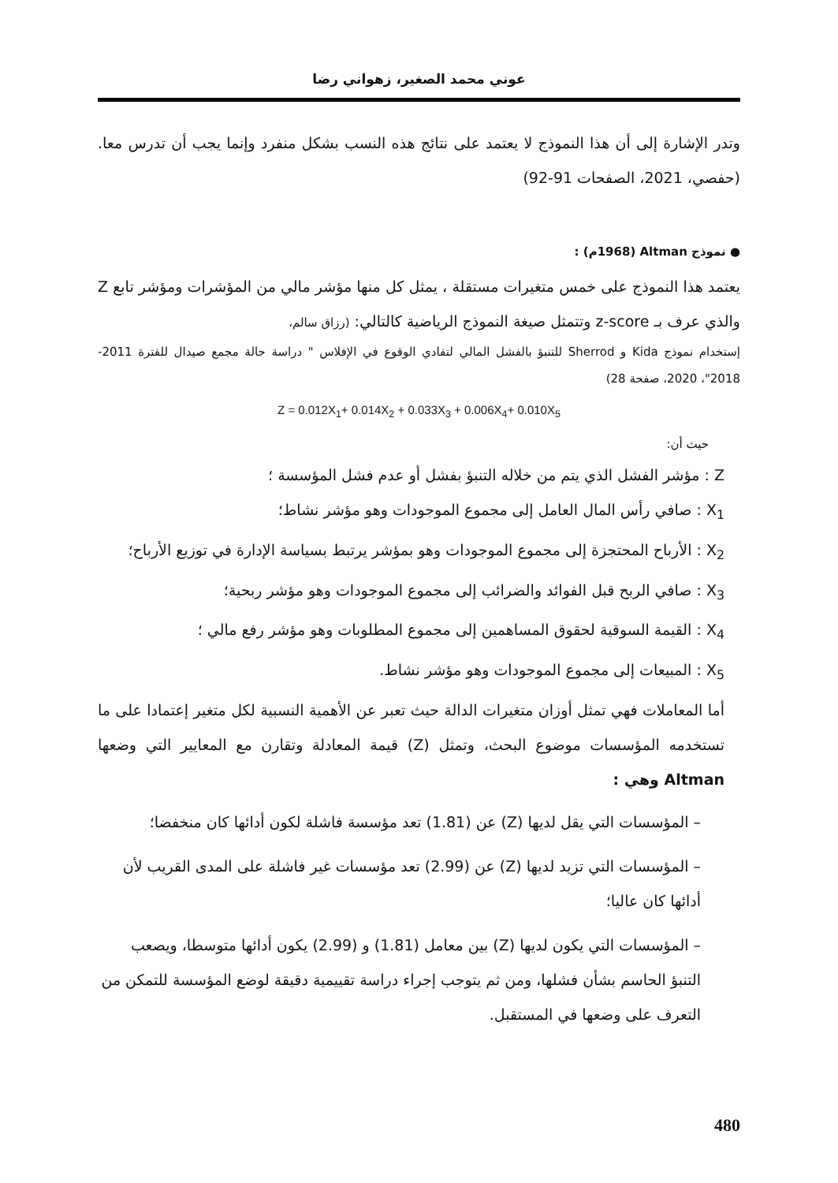عوني محمد الصغير، زهواني رضا
وتدر الإشارة إلى أن هذا النموذج لا يعتمد على نتائج هذه النسب بشكل منفرد وإنما يجب أن تدرس معا. (حفصي، 2021، الصفحات 91-92)
● نموذج Altman (1968م) :
يعتمد هذا النموذج على خمس متغيرات مستقلة ، يمثل كل منها مؤشر مالي من المؤشرات ومؤشر تابع Z والذي عرف بـ z-score وتتمثل صيغة النموذج الرياضية كالتالي: (رزاق سالم،
إستخدام نموذج Kida و Sherrod للتنبؤ بالفشل المالي لتفادي الوقوع في الإفلاس " دراسة حالة مجمع صيدال للفترة 2011- 2018"، 2020، صفحة 28)
Z = 0.012X<sub>1</sub>+ 0.014X<sub>2</sub> + 0.033X<sub>3</sub> + 0.006X<sub>4</sub>+ 0.010X<sub>5</sub>
حيث أن:
Z : مؤشر الفشل الذي يتم من خلاله التنبؤ بفشل أو عدم فشل المؤسسة ؛
X<sub>1</sub> : صافي رأس المال العامل إلى مجموع الموجودات وهو مؤشر نشاط؛
X<sub>2</sub> : الأرباح المحتجزة إلى مجموع الموجودات وهو بمؤشر يرتبط بسياسة الإدارة في توزيع الأرباح؛
X<sub>3</sub> : صافي الربح قبل الفوائد والضرائب إلى مجموع الموجودات وهو مؤشر ربحية؛
X<sub>4</sub> : القيمة السوقية لحقوق المساهمين إلى مجموع المطلوبات وهو مؤشر رفع مالي ؛
X<sub>5</sub> : المبيعات إلى مجموع الموجودات وهو مؤشر نشاط.
أما المعاملات فهي تمثل أوزان متغيرات الدالة حيث تعبر عن الأهمية النسبية لكل متغير إعتمادا على ما تستخدمه المؤسسات موضوع البحث، وتمثل (Z) قيمة المعادلة وتقارن مع المعايير التي وضعها Altman وهي :
– المؤسسات التي يقل لديها (Z) عن (1.81) تعد مؤسسة فاشلة لكون أدائها كان منخفضا؛
– المؤسسات التي تزيد لديها (Z) عن (2.99) تعد مؤسسات غير فاشلة على المدى القريب لأن أدائها كان عاليا؛
– المؤسسات التي يكون لديها (Z) بين معامل (1.81) و (2.99) يكون أدائها متوسطا، ويصعب التنبؤ الحاسم بشأن فشلها، ومن ثم يتوجب إجراء دراسة تقييمية دقيقة لوضع المؤسسة للتمكن من التعرف على وضعها في المستقبل.
480